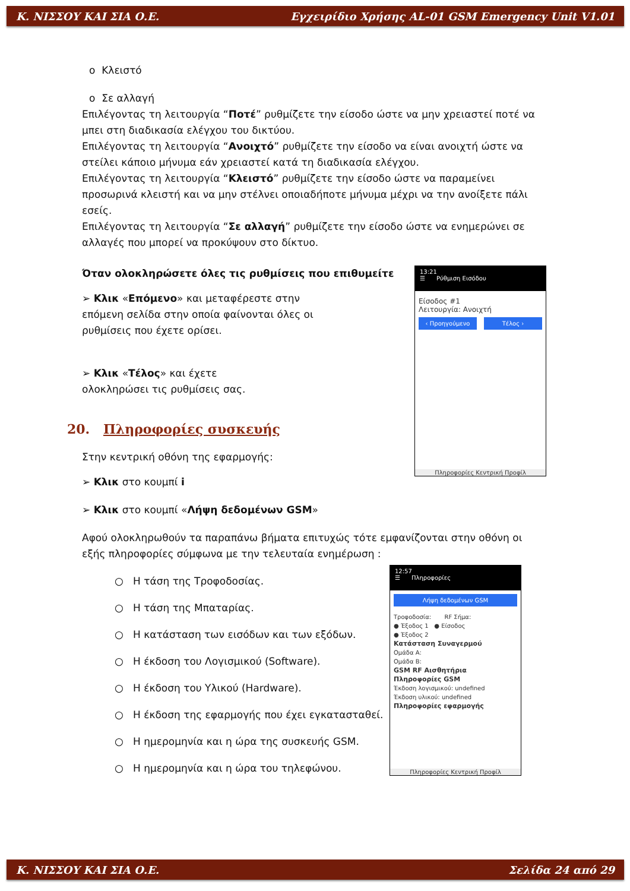Κ. ΝΙΣΣΟΥ ΚΑΙ ΣΙΑ Ο.Ε. Εγχειρίδιο Χρήσης AL-01 GSM Emergency Unit V1.01
o Κλειστό
o Σε αλλαγή
Επιλέγοντας τη λειτουργία “Ποτέ” ρυθμίζετε την είσοδο ώστε να μην χρειαστεί ποτέ να μπει στη διαδικασία ελέγχου του δικτύου.
Επιλέγοντας τη λειτουργία “Ανοιχτό” ρυθμίζετε την είσοδο να είναι ανοιχτή ώστε να στείλει κάποιο μήνυμα εάν χρειαστεί κατά τη διαδικασία ελέγχου.
Επιλέγοντας τη λειτουργία “Κλειστό” ρυθμίζετε την είσοδο ώστε να παραμείνει προσωρινά κλειστή και να μην στέλνει οποιαδήποτε μήνυμα μέχρι να την ανοίξετε πάλι εσείς.
Επιλέγοντας τη λειτουργία “Σε αλλαγή” ρυθμίζετε την είσοδο ώστε να ενημερώνει σε αλλαγές που μπορεί να προκύψουν στο δίκτυο.
Όταν ολοκληρώσετε όλες τις ρυθμίσεις που επιθυμείτε
➢ Κλικ «Επόμενο» και μεταφέρεστε στην επόμενη σελίδα στην οποία φαίνονται όλες οι ρυθμίσεις που έχετε ορίσει.
➢ Κλικ «Τέλος» και έχετε ολοκληρώσει τις ρυθμίσεις σας.
20. Πληροφορίες συσκευής
Στην κεντρική οθόνη της εφαρμογής:
➢ Κλικ στο κουμπί i
➢ Κλικ στο κουμπί «Λήψη δεδομένων GSM»
Αφού ολοκληρωθούν τα παραπάνω βήματα επιτυχώς τότε εμφανίζονται στην οθόνη οι εξής πληροφορίες σύμφωνα με την τελευταία ενημέρωση :
○ Η τάση της Τροφοδοσίας.
○ Η τάση της Μπαταρίας.
○ Η κατάσταση των εισόδων και των εξόδων.
○ Η έκδοση του Λογισμικού (Software).
○ Η έκδοση του Υλικού (Hardware).
○ Η έκδοση της εφαρμογής που έχει εγκατασταθεί.
○ Η ημερομηνία και η ώρα της συσκευής GSM.
○ Η ημερομηνία και η ώρα του τηλεφώνου.
13:21
☰ Ρύθμιση Εισόδου
Είσοδος #1
Λειτουργία: Ανοιχτή
‹ Προηγούμενο Τέλος ›
Πληροφορίες Κεντρική Προφίλ
12:57
☰ Πληροφορίες
Λήψη δεδομένων GSM
Τροφοδοσία: RF Σήμα:
● Έξοδος 1 ● Είσοδος
● Έξοδος 2
Κατάσταση Συναγερμού
Ομάδα A:
Ομάδα B:
GSM RF Αισθητήρια
Πληροφορίες GSM
Έκδοση λογισμικού: undefined
Έκδοση υλικού: undefined
Πληροφορίες εφαρμογής
Πληροφορίες Κεντρική Προφίλ
Κ. ΝΙΣΣΟΥ ΚΑΙ ΣΙΑ Ο.Ε. Σελίδα 24 από 29